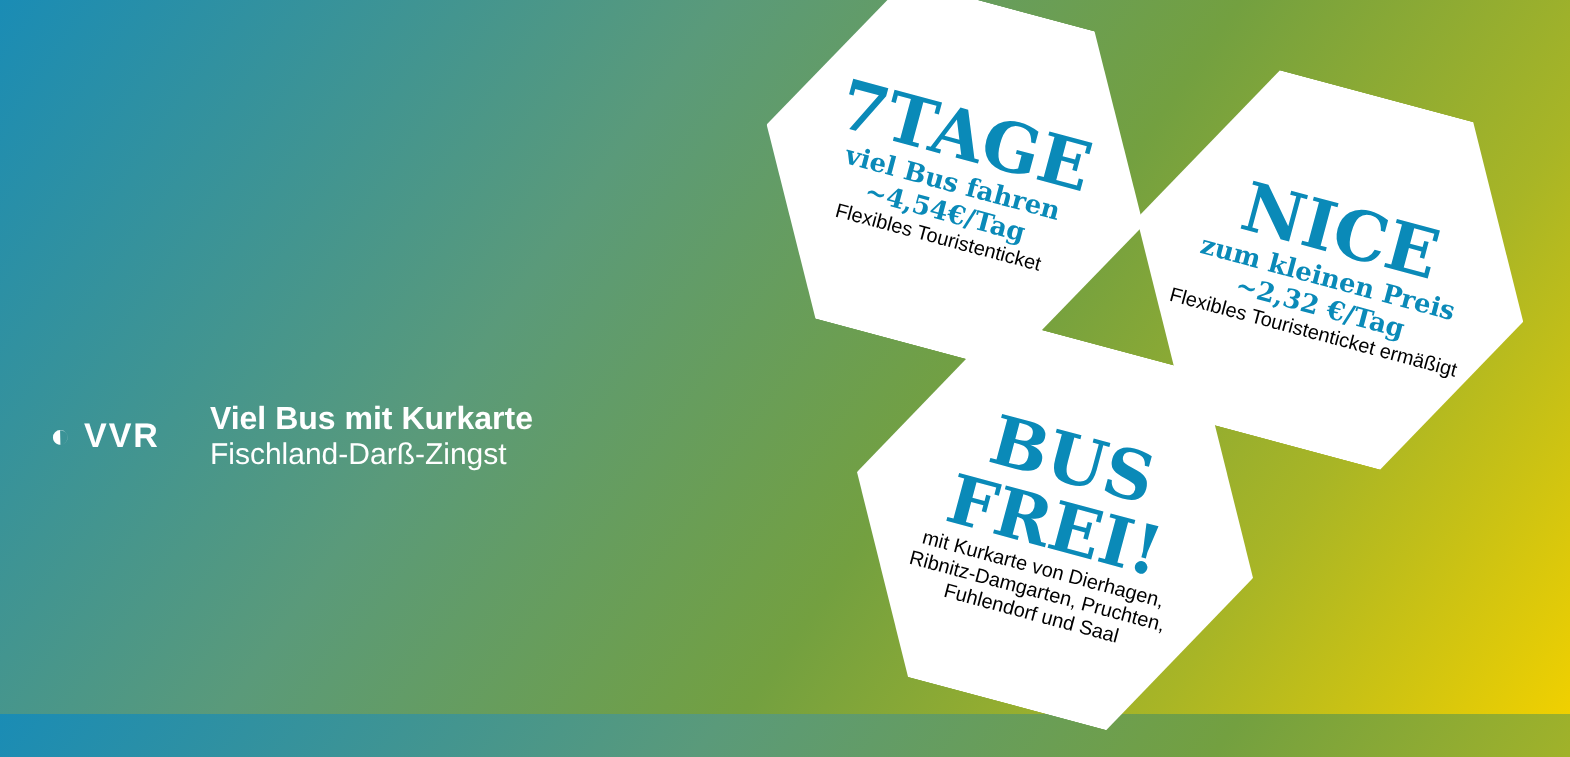◐ VVR
Viel Bus mit Kurkarte
Fischland-Darß-Zingst
7TAGE
viel Bus fahren
~4,54€/Tag
Flexibles Touristenticket
NICE
zum kleinen Preis
~2,32 €/Tag
Flexibles Touristenticket ermäßigt
BUS
FREI!
mit Kurkarte von Dierhagen,
Ribnitz-Damgarten, Pruchten,
Fuhlendorf und Saal